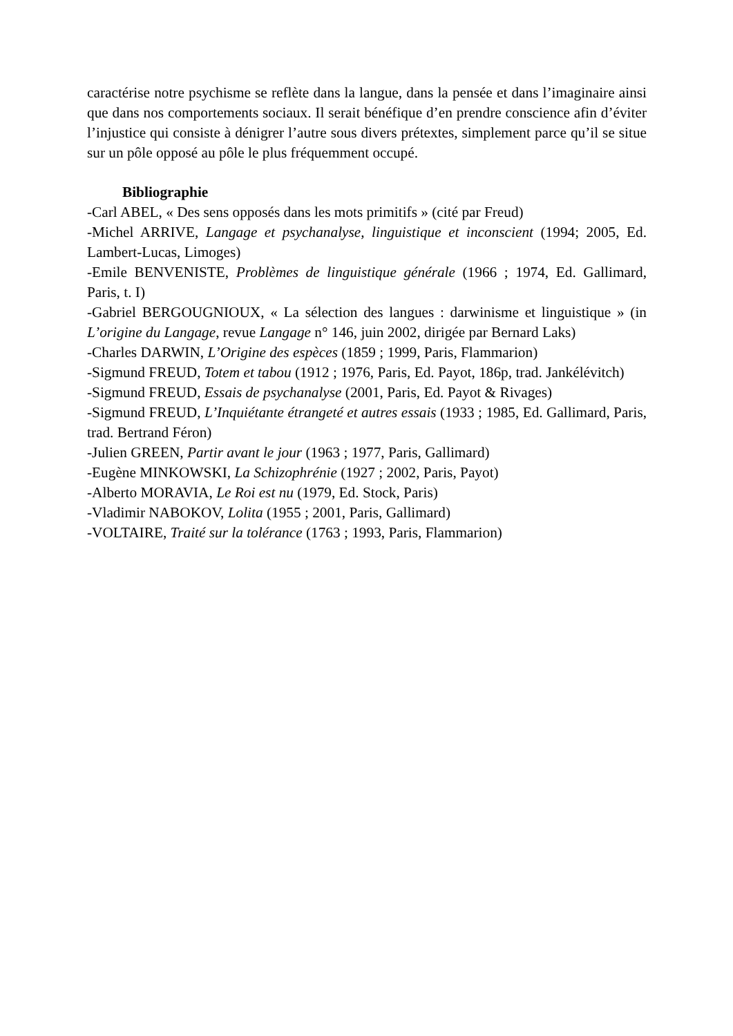caractérise notre psychisme se reflète dans la langue, dans la pensée et dans l’imaginaire ainsi que dans nos comportements sociaux. Il serait bénéfique d’en prendre conscience afin d’éviter l’injustice qui consiste à dénigrer l’autre sous divers prétextes, simplement parce qu’il se situe sur un pôle opposé au pôle le plus fréquemment occupé.
Bibliographie
-Carl ABEL, « Des sens opposés dans les mots primitifs » (cité par Freud)
-Michel ARRIVE, Langage et psychanalyse, linguistique et inconscient (1994; 2005, Ed. Lambert-Lucas, Limoges)
-Emile BENVENISTE, Problèmes de linguistique générale (1966 ; 1974, Ed. Gallimard, Paris, t. I)
-Gabriel BERGOUGNIOUX, « La sélection des langues : darwinisme et linguistique » (in L’origine du Langage, revue Langage n° 146, juin 2002, dirigée par Bernard Laks)
-Charles DARWIN, L’Origine des espèces (1859 ; 1999, Paris, Flammarion)
-Sigmund FREUD, Totem et tabou (1912 ; 1976, Paris, Ed. Payot, 186p, trad. Jankélévitch)
-Sigmund FREUD, Essais de psychanalyse (2001, Paris, Ed. Payot & Rivages)
-Sigmund FREUD, L’Inquiétante étrangeté et autres essais (1933 ; 1985, Ed. Gallimard, Paris, trad. Bertrand Féron)
-Julien GREEN, Partir avant le jour (1963 ; 1977, Paris, Gallimard)
-Eugène MINKOWSKI, La Schizophrénie (1927 ; 2002, Paris, Payot)
-Alberto MORAVIA, Le Roi est nu (1979, Ed. Stock, Paris)
-Vladimir NABOKOV, Lolita (1955 ; 2001, Paris, Gallimard)
-VOLTAIRE, Traité sur la tolérance (1763 ; 1993, Paris, Flammarion)